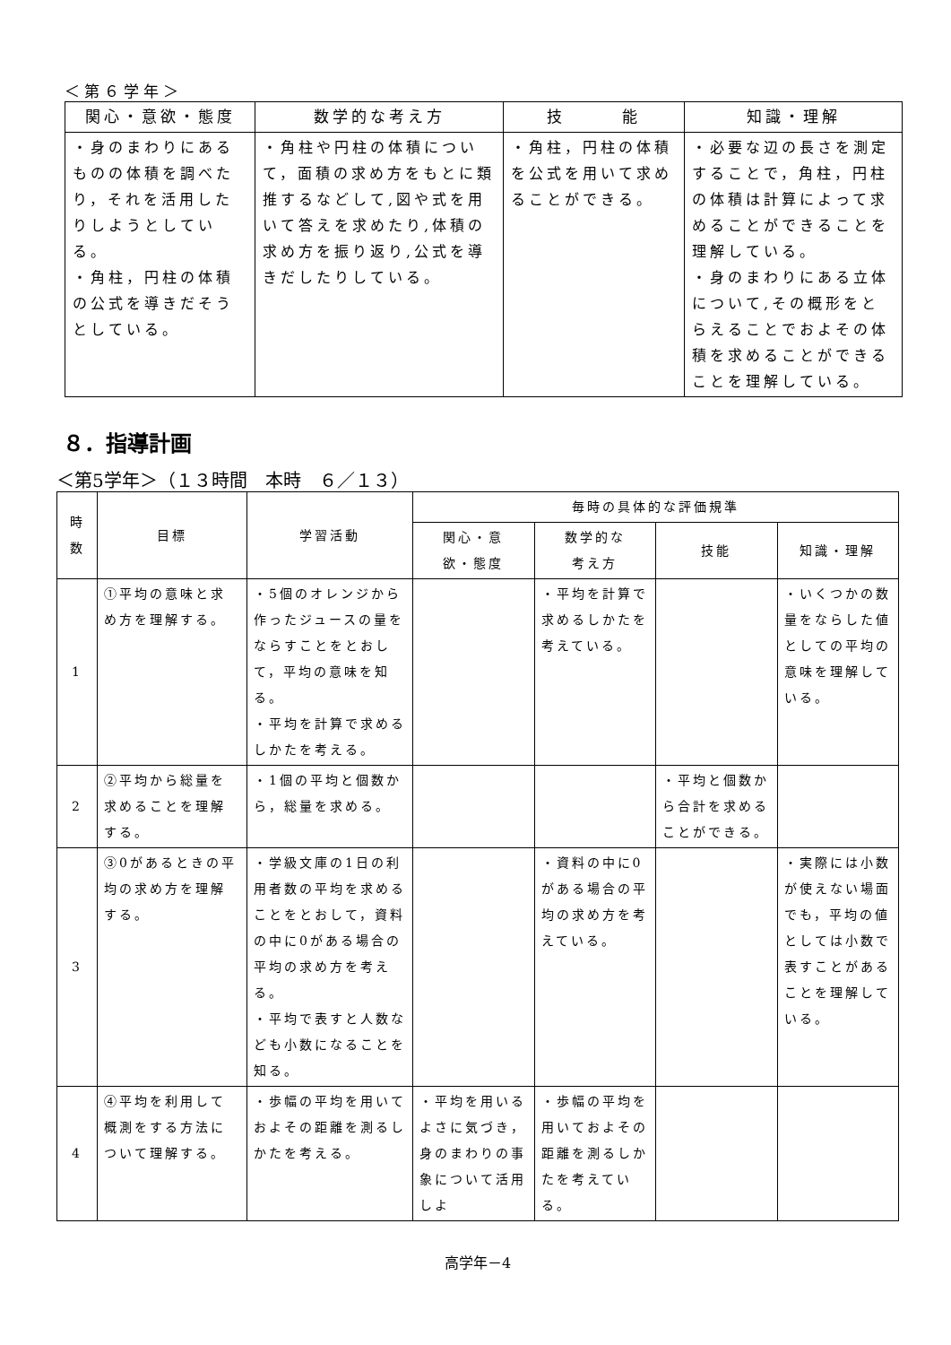＜第６学年＞
| 関心・意欲・態度 | 数学的な考え方 | 技 能 | 知識・理解 |
| --- | --- | --- | --- |
| ・身のまわりにあるものの体積を調べたり，それを活用したりしようとしている。 ・角柱，円柱の体積の公式を導きだそうとしている。 | ・角柱や円柱の体積について，面積の求め方をもとに類推するなどして,図や式を用いて答えを求めたり,体積の求め方を振り返り,公式を導きだしたりしている。 | ・角柱，円柱の体積を公式を用いて求めることができる。 | ・必要な辺の長さを測定することで，角柱，円柱の体積は計算によって求めることができることを理解している。 ・身のまわりにある立体について,その概形をとらえることでおよその体積を求めることができることを理解している。 |
８．指導計画
＜第5学年＞（１３時間　本時　６／１３）
| 時 数 | 目標 | 学習活動 | 毎時の具体的な評価規準 | | | |
| --- | --- | --- | --- | --- | --- | --- |
| | | | 関心・意 欲・態度 | 数学的な 考え方 | 技能 | 知識・理解 |
| 1 | ①平均の意味と求め方を理解する。 | ・5個のオレンジから作ったジュースの量をならすことをとおして，平均の意味を知る。 ・平均を計算で求めるしかたを考える。 | | ・平均を計算で求めるしかたを考えている。 | | ・いくつかの数量をならした値としての平均の意味を理解している。 |
| 2 | ②平均から総量を求めることを理解する。 | ・1個の平均と個数から，総量を求める。 | | | ・平均と個数から合計を求めることができる。 | |
| 3 | ③0があるときの平均の求め方を理解する。 | ・学級文庫の1日の利用者数の平均を求めることをとおして，資料の中に0がある場合の平均の求め方を考える。 ・平均で表すと人数なども小数になることを知る。 | | ・資料の中に0がある場合の平均の求め方を考えている。 | | ・実際には小数が使えない場面でも，平均の値としては小数で表すことがあることを理解している。 |
| 4 | ④平均を利用して概測をする方法について理解する。 | ・歩幅の平均を用いておよその距離を測るしかたを考える。 | ・平均を用いるよさに気づき，身のまわりの事象について活用しよ | ・歩幅の平均を用いておよその距離を測るしかたを考えている。 | | |
高学年－4